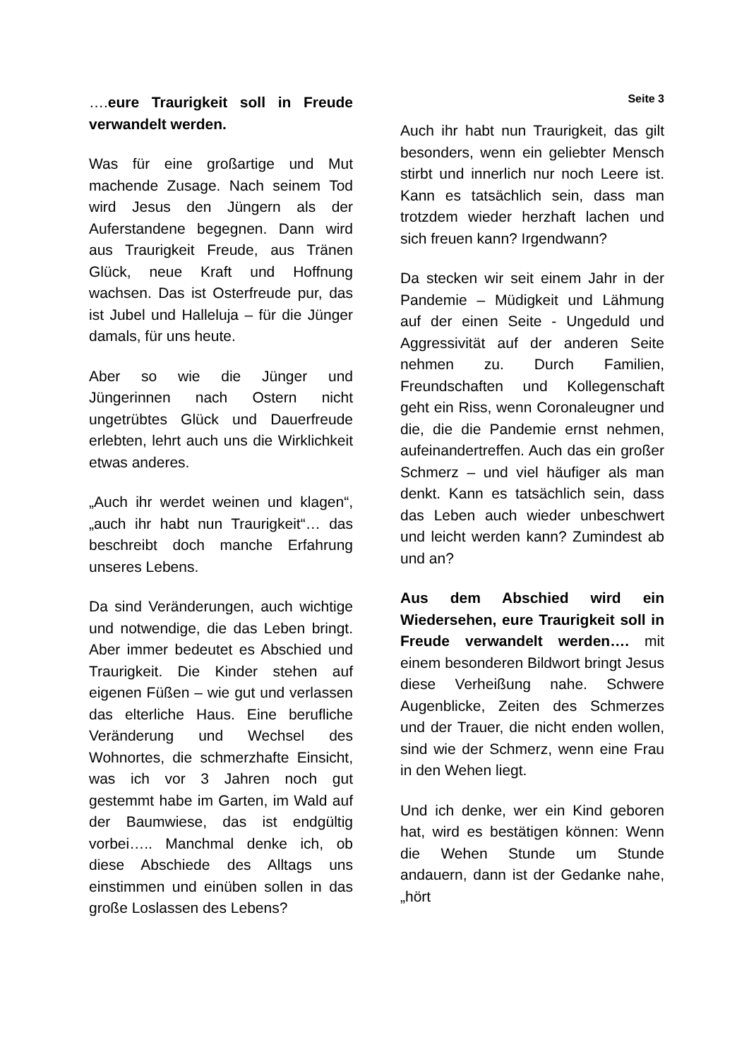….eure Traurigkeit soll in Freude verwandelt werden.
Was für eine großartige und Mut machende Zusage. Nach seinem Tod wird Jesus den Jüngern als der Auferstandene begegnen. Dann wird aus Traurigkeit Freude, aus Tränen Glück, neue Kraft und Hoffnung wachsen. Das ist Osterfreude pur, das ist Jubel und Halleluja – für die Jünger damals, für uns heute.
Aber so wie die Jünger und Jüngerinnen nach Ostern nicht ungetrübtes Glück und Dauerfreude erlebten, lehrt auch uns die Wirklichkeit etwas anderes.
„Auch ihr werdet weinen und klagen“, „auch ihr habt nun Traurigkeit“… das beschreibt doch manche Erfahrung unseres Lebens.
Da sind Veränderungen, auch wichtige und notwendige, die das Leben bringt. Aber immer bedeutet es Abschied und Traurigkeit. Die Kinder stehen auf eigenen Füßen – wie gut und verlassen das elterliche Haus. Eine berufliche Veränderung und Wechsel des Wohnortes, die schmerzhafte Einsicht, was ich vor 3 Jahren noch gut gestemmt habe im Garten, im Wald auf der Baumwiese, das ist endgültig vorbei….. Manchmal denke ich, ob diese Abschiede des Alltags uns einstimmen und einüben sollen in das große Loslassen des Lebens?
Seite 3
Auch ihr habt nun Traurigkeit, das gilt besonders, wenn ein geliebter Mensch stirbt und innerlich nur noch Leere ist. Kann es tatsächlich sein, dass man trotzdem wieder herzhaft lachen und sich freuen kann? Irgendwann?
Da stecken wir seit einem Jahr in der Pandemie – Müdigkeit und Lähmung auf der einen Seite - Ungeduld und Aggressivität auf der anderen Seite nehmen zu. Durch Familien, Freundschaften und Kollegenschaft geht ein Riss, wenn Coronaleugner und die, die die Pandemie ernst nehmen, aufeinandertreffen. Auch das ein großer Schmerz – und viel häufiger als man denkt. Kann es tatsächlich sein, dass das Leben auch wieder unbeschwert und leicht werden kann? Zumindest ab und an?
Aus dem Abschied wird ein Wiedersehen, eure Traurigkeit soll in Freude verwandelt werden…. mit einem besonderen Bildwort bringt Jesus diese Verheißung nahe. Schwere Augenblicke, Zeiten des Schmerzes und der Trauer, die nicht enden wollen, sind wie der Schmerz, wenn eine Frau in den Wehen liegt.
Und ich denke, wer ein Kind geboren hat, wird es bestätigen können: Wenn die Wehen Stunde um Stunde andauern, dann ist der Gedanke nahe, „hört